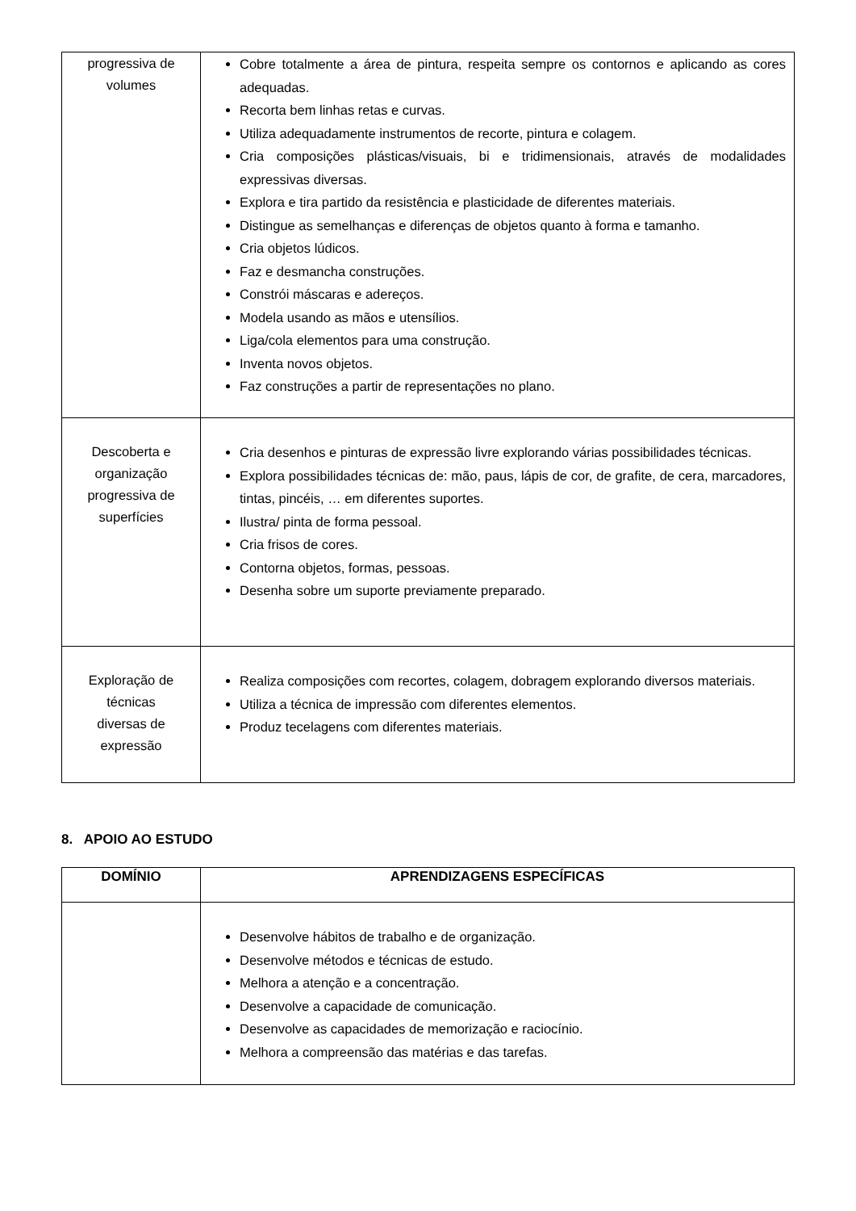| progressiva de volumes | Cobre totalmente a área de pintura, respeita sempre os contornos e aplicando as cores adequadas. Recorta bem linhas retas e curvas. Utiliza adequadamente instrumentos de recorte, pintura e colagem. Cria composições plásticas/visuais, bi e tridimensionais, através de modalidades expressivas diversas. Explora e tira partido da resistência e plasticidade de diferentes materiais. Distingue as semelhanças e diferenças de objetos quanto à forma e tamanho. Cria objetos lúdicos. Faz e desmancha construções. Constrói máscaras e adereços. Modela usando as mãos e utensílios. Liga/cola elementos para uma construção. Inventa novos objetos. Faz construções a partir de representações no plano. |
| Descoberta e organização progressiva de superfícies | Cria desenhos e pinturas de expressão livre explorando várias possibilidades técnicas. Explora possibilidades técnicas de: mão, paus, lápis de cor, de grafite, de cera, marcadores, tintas, pincéis, … em diferentes suportes. Ilustra/ pinta de forma pessoal. Cria frisos de cores. Contorna objetos, formas, pessoas. Desenha sobre um suporte previamente preparado. |
| Exploração de técnicas diversas de expressão | Realiza composições com recortes, colagem, dobragem explorando diversos materiais. Utiliza a técnica de impressão com diferentes elementos. Produz tecelagens com diferentes materiais. |
8. APOIO AO ESTUDO
| DOMÍNIO | APRENDIZAGENS ESPECÍFICAS |
| --- | --- |
| | Desenvolve hábitos de trabalho e de organização. Desenvolve métodos e técnicas de estudo. Melhora a atenção e a concentração. Desenvolve a capacidade de comunicação. Desenvolve as capacidades de memorização e raciocínio. Melhora a compreensão das matérias e das tarefas. |